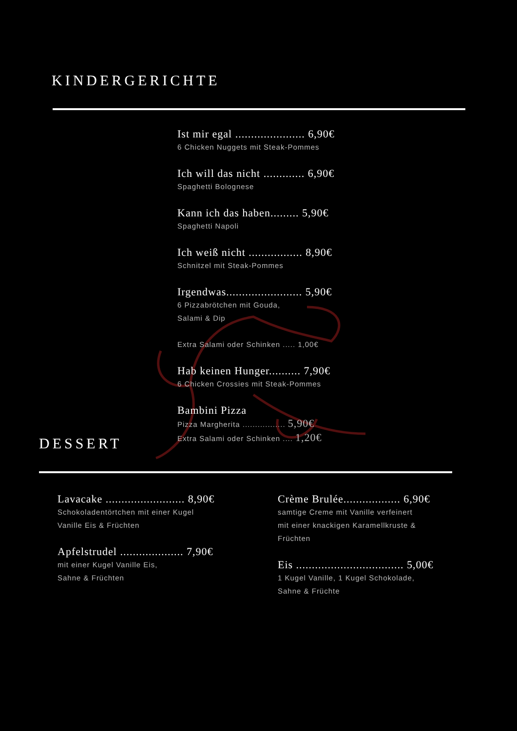KINDERGERICHTE
Ist mir egal ...................... 6,90€
6 Chicken Nuggets mit Steak-Pommes
Ich will das nicht ............. 6,90€
Spaghetti Bolognese
Kann ich das haben......... 5,90€
Spaghetti Napoli
Ich weiß nicht ................. 8,90€
Schnitzel mit Steak-Pommes
Irgendwas........................ 5,90€
6 Pizzabrötchen mit Gouda,
Salami & Dip
Extra Salami oder Schinken ..... 1,00€
Hab keinen Hunger.......... 7,90€
6 Chicken Crossies mit Steak-Pommes
Bambini Pizza
Pizza Margherita ................. 5,90€
Extra Salami oder Schinken .... 1,20€
DESSERT
Lavacake ......................... 8,90€
Schokoladentörtchen mit einer Kugel
Vanille Eis & Früchten
Apfelstrudel .................... 7,90€
mit einer Kugel Vanille Eis,
Sahne & Früchten
Crème Brulée.................. 6,90€
samtige Creme mit Vanille verfeinert
mit einer knackigen Karamellkruste &
Früchten
Eis .................................. 5,00€
1 Kugel Vanille, 1 Kugel Schokolade,
Sahne & Früchte